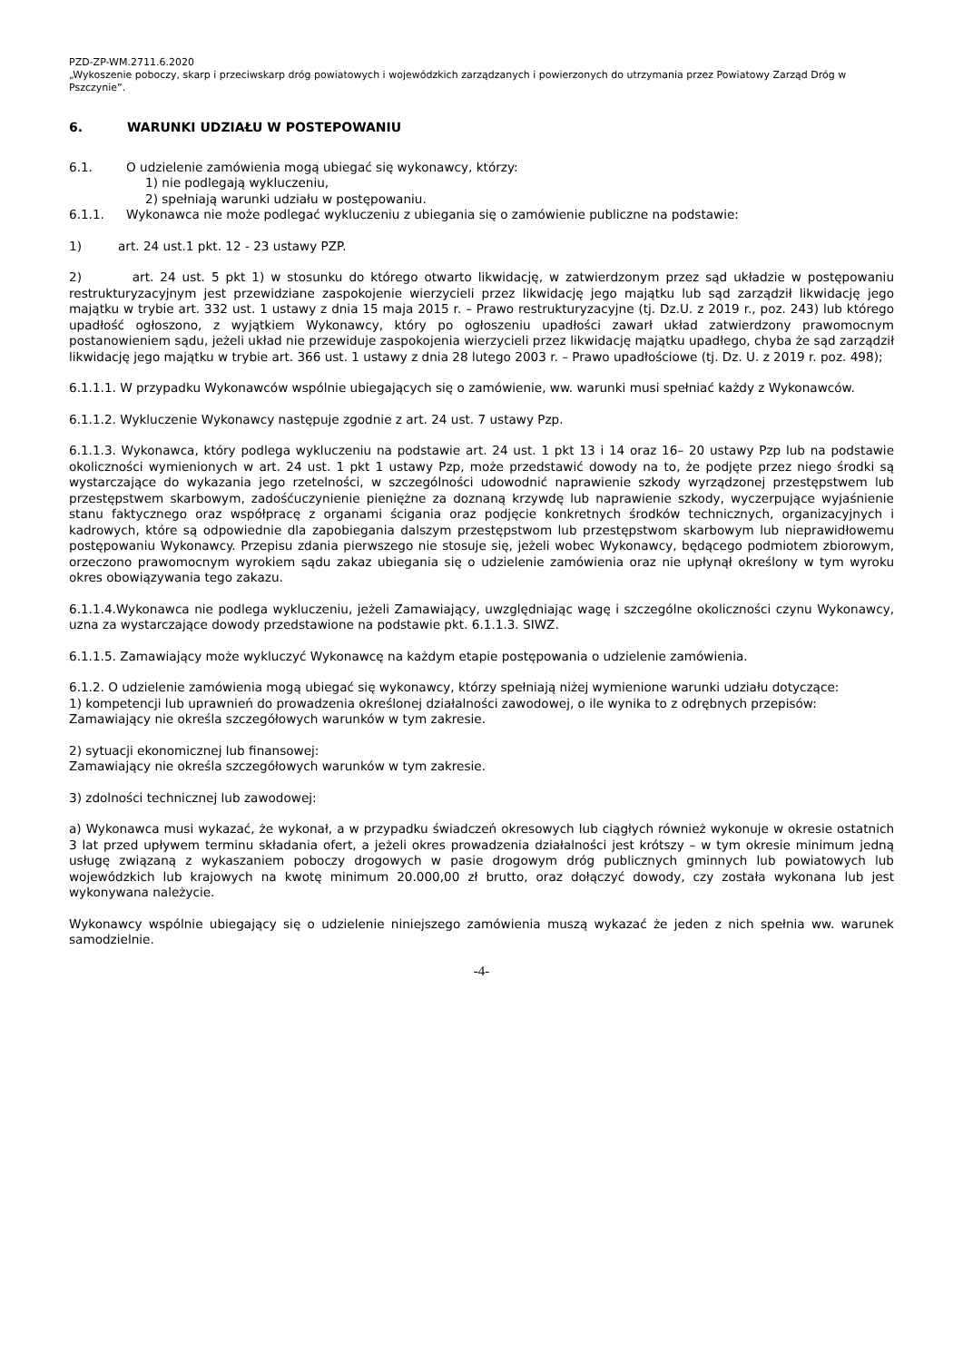PZD-ZP-WM.2711.6.2020
„Wykoszenie poboczy, skarp i przeciwskarp dróg powiatowych i wojewódzkich zarządzanych i powierzonych do utrzymania przez Powiatowy Zarząd Dróg w Pszczynie”.
6. WARUNKI UDZIAŁU W POSTEPOWANIU
6.1. O udzielenie zamówienia mogą ubiegać się wykonawcy, którzy:
1) nie podlegają wykluczeniu,
2) spełniają warunki udziału w postępowaniu.
6.1.1. Wykonawca nie może podlegać wykluczeniu z ubiegania się o zamówienie publiczne na podstawie:
1) art. 24 ust.1 pkt. 12 - 23 ustawy PZP.
2) art. 24 ust. 5 pkt 1) w stosunku do którego otwarto likwidację, w zatwierdzonym przez sąd układzie w postępowaniu restrukturyzacyjnym jest przewidziane zaspokojenie wierzycieli przez likwidację jego majątku lub sąd zarządził likwidację jego majątku w trybie art. 332 ust. 1 ustawy z dnia 15 maja 2015 r. – Prawo restrukturyzacyjne (tj. Dz.U. z 2019 r., poz. 243) lub którego upadłość ogłoszono, z wyjątkiem Wykonawcy, który po ogłoszeniu upadłości zawarł układ zatwierdzony prawomocnym postanowieniem sądu, jeżeli układ nie przewiduje zaspokojenia wierzycieli przez likwidację majątku upadłego, chyba że sąd zarządził likwidację jego majątku w trybie art. 366 ust. 1 ustawy z dnia 28 lutego 2003 r. – Prawo upadłościowe (tj. Dz. U. z 2019 r. poz. 498);
6.1.1.1. W przypadku Wykonawców wspólnie ubiegających się o zamówienie, ww. warunki musi spełniać każdy z Wykonawców.
6.1.1.2. Wykluczenie Wykonawcy następuje zgodnie z art. 24 ust. 7 ustawy Pzp.
6.1.1.3. Wykonawca, który podlega wykluczeniu na podstawie art. 24 ust. 1 pkt 13 i 14 oraz 16– 20 ustawy Pzp lub na podstawie okoliczności wymienionych w art. 24 ust. 1 pkt 1 ustawy Pzp, może przedstawić dowody na to, że podjęte przez niego środki są wystarczające do wykazania jego rzetelności, w szczególności udowodnić naprawienie szkody wyrządzonej przestępstwem lub przestępstwem skarbowym, zadośćuczynienie pieniężne za doznaną krzywdę lub naprawienie szkody, wyczerpujące wyjaśnienie stanu faktycznego oraz współpracę z organami ścigania oraz podjęcie konkretnych środków technicznych, organizacyjnych i kadrowych, które są odpowiednie dla zapobiegania dalszym przestępstwom lub przestępstwom skarbowym lub nieprawidłowemu postępowaniu Wykonawcy. Przepisu zdania pierwszego nie stosuje się, jeżeli wobec Wykonawcy, będącego podmiotem zbiorowym, orzeczono prawomocnym wyrokiem sądu zakaz ubiegania się o udzielenie zamówienia oraz nie upłynął określony w tym wyroku okres obowiązywania tego zakazu.
6.1.1.4.Wykonawca nie podlega wykluczeniu, jeżeli Zamawiający, uwzględniając wagę i szczególne okoliczności czynu Wykonawcy, uzna za wystarczające dowody przedstawione na podstawie pkt. 6.1.1.3. SIWZ.
6.1.1.5. Zamawiający może wykluczyć Wykonawcę na każdym etapie postępowania o udzielenie zamówienia.
6.1.2. O udzielenie zamówienia mogą ubiegać się wykonawcy, którzy spełniają niżej wymienione warunki udziału dotyczące:
1) kompetencji lub uprawnień do prowadzenia określonej działalności zawodowej, o ile wynika to z odrębnych przepisów:
Zamawiający nie określa szczegółowych warunków w tym zakresie.
2) sytuacji ekonomicznej lub finansowej:
Zamawiający nie określa szczegółowych warunków w tym zakresie.
3) zdolności technicznej lub zawodowej:
a) Wykonawca musi wykazać, że wykonał, a w przypadku świadczeń okresowych lub ciągłych również wykonuje w okresie ostatnich 3 lat przed upływem terminu składania ofert, a jeżeli okres prowadzenia działalności jest krótszy – w tym okresie minimum jedną usługę związaną z wykaszaniem poboczy drogowych w pasie drogowym dróg publicznych gminnych lub powiatowych lub wojewódzkich lub krajowych na kwotę minimum 20.000,00 zł brutto, oraz dołączyć dowody, czy została wykonana lub jest wykonywana należycie.
Wykonawcy wspólnie ubiegający się o udzielenie niniejszego zamówienia muszą wykazać że jeden z nich spełnia ww. warunek samodzielnie.
-4-